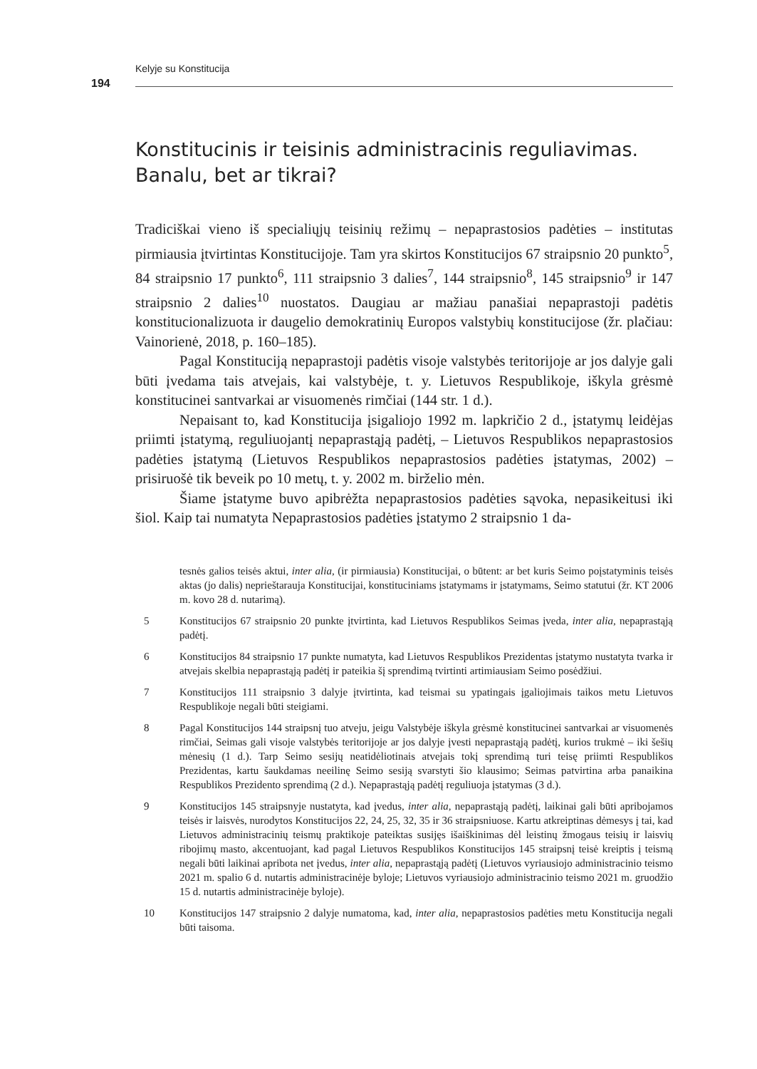Kelyje su Konstitucija
194
Konstitucinis ir teisinis administracinis reguliavimas. Banalu, bet ar tikrai?
Tradiciškai vieno iš specialiųjų teisinių režimų – nepaprastosios padėties – institutas pirmiausia įtvirtintas Konstitucijoje. Tam yra skirtos Konstitucijos 67 straipsnio 20 punkto<sup>5</sup>, 84 straipsnio 17 punkto<sup>6</sup>, 111 straipsnio 3 dalies<sup>7</sup>, 144 straipsnio<sup>8</sup>, 145 straipsnio<sup>9</sup> ir 147 straipsnio 2 dalies<sup>10</sup> nuostatos. Daugiau ar mažiau panašiai nepaprastoji padėtis konstitucionalizuota ir daugelio demokratinių Europos valstybių konstitucijose (žr. plačiau: Vainorienė, 2018, p. 160–185).
Pagal Konstituciją nepaprastoji padėtis visoje valstybės teritorijoje ar jos dalyje gali būti įvedama tais atvejais, kai valstybėje, t. y. Lietuvos Respublikoje, iškyla grėsmė konstitucinei santvarkai ar visuomenės rimčiai (144 str. 1 d.).
Nepaisant to, kad Konstitucija įsigaliojo 1992 m. lapkričio 2 d., įstatymų leidėjas priimti įstatymą, reguliuojantį nepaprastąją padėtį, – Lietuvos Respublikos nepaprastosios padėties įstatymą (Lietuvos Respublikos nepaprastosios padėties įstatymas, 2002) – prisiruošė tik beveik po 10 metų, t. y. 2002 m. birželio mėn.
Šiame įstatyme buvo apibrėžta nepaprastosios padėties sąvoka, nepasikeitusi iki šiol. Kaip tai numatyta Nepaprastosios padėties įstatymo 2 straipsnio 1 da-
tesnės galios teisės aktui, inter alia, (ir pirmiausia) Konstitucijai, o būtent: ar bet kuris Seimo poįstatyminis teisės aktas (jo dalis) neprieštarauja Konstitucijai, konstituciniams įstatymams ir įstatymams, Seimo statutui (žr. KT 2006 m. kovo 28 d. nutarimą).
5 Konstitucijos 67 straipsnio 20 punkte įtvirtinta, kad Lietuvos Respublikos Seimas įveda, inter alia, nepaprastąją padėtį.
6 Konstitucijos 84 straipsnio 17 punkte numatyta, kad Lietuvos Respublikos Prezidentas įstatymo nustatyta tvarka ir atvejais skelbia nepaprastąją padėtį ir pateikia šį sprendimą tvirtinti artimiausiam Seimo posėdžiui.
7 Konstitucijos 111 straipsnio 3 dalyje įtvirtinta, kad teismai su ypatingais įgaliojimais taikos metu Lietuvos Respublikoje negali būti steigiami.
8 Pagal Konstitucijos 144 straipsnį tuo atveju, jeigu Valstybėje iškyla grėsmė konstitucinei santvarkai ar visuomenės rimčiai, Seimas gali visoje valstybės teritorijoje ar jos dalyje įvesti nepaprastąją padėtį, kurios trukmė – iki šešių mėnesių (1 d.). Tarp Seimo sesijų neatidėliotinais atvejais tokį sprendimą turi teisę priimti Respublikos Prezidentas, kartu šaukdamas neeilinę Seimo sesiją svarstyti šio klausimo; Seimas patvirtina arba panaikina Respublikos Prezidento sprendimą (2 d.). Nepaprastąją padėtį reguliuoja įstatymas (3 d.).
9 Konstitucijos 145 straipsnyje nustatyta, kad įvedus, inter alia, nepaprastąją padėtį, laikinai gali būti apribojamos teisės ir laisvės, nurodytos Konstitucijos 22, 24, 25, 32, 35 ir 36 straipsniuose. Kartu atkreiptinas dėmesys į tai, kad Lietuvos administracinių teismų praktikoje pateiktas susijęs išaiškinimas dėl leistinų žmogaus teisių ir laisvių ribojimų masto, akcentuojant, kad pagal Lietuvos Respublikos Konstitucijos 145 straipsnį teisė kreiptis į teismą negali būti laikinai apribota net įvedus, inter alia, nepaprastąją padėtį (Lietuvos vyriausiojo administracinio teismo 2021 m. spalio 6 d. nutartis administracinėje byloje; Lietuvos vyriausiojo administracinio teismo 2021 m. gruodžio 15 d. nutartis administracinėje byloje).
10 Konstitucijos 147 straipsnio 2 dalyje numatoma, kad, inter alia, nepaprastosios padėties metu Konstitucija negali būti taisoma.